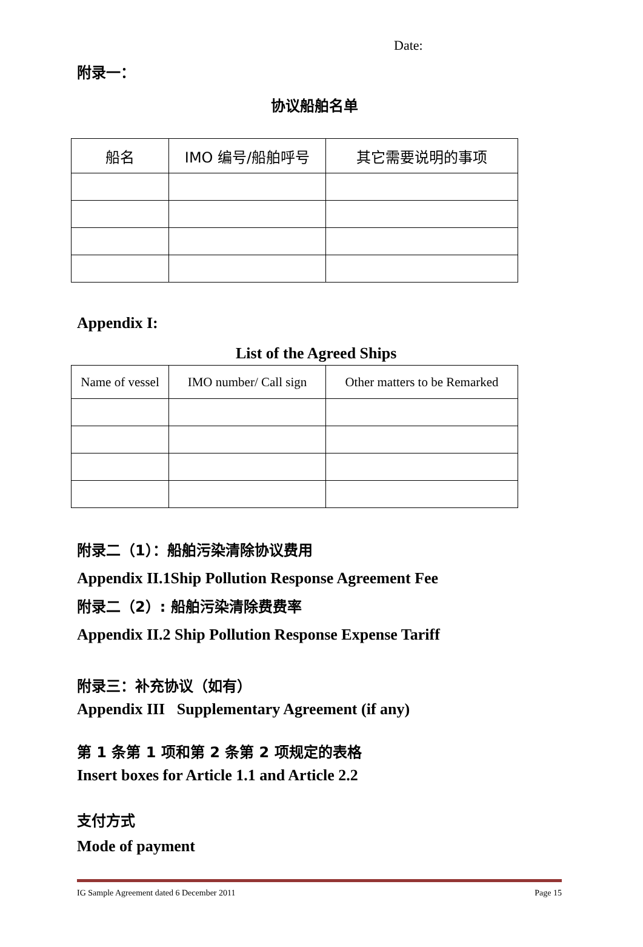Date:
附录一：
协议船舶名单
| 船名 | IMO 编号/船舶呼号 | 其它需要说明的事项 |
| --- | --- | --- |
Appendix I:
List of the Agreed Ships
| Name of vessel | IMO number/ Call sign | Other matters to be Remarked |
| --- | --- | --- |
附录二（1）：船舶污染清除协议费用
Appendix II.1Ship Pollution Response Agreement Fee
附录二（2）: 船舶污染清除费费率
Appendix II.2 Ship Pollution Response Expense Tariff
附录三：补充协议（如有）
Appendix III Supplementary Agreement (if any)
第 1 条第 1 项和第 2 条第 2 项规定的表格
Insert boxes for Article 1.1 and Article 2.2
支付方式
Mode of payment
IG Sample Agreement dated 6 December 2011 Page 15